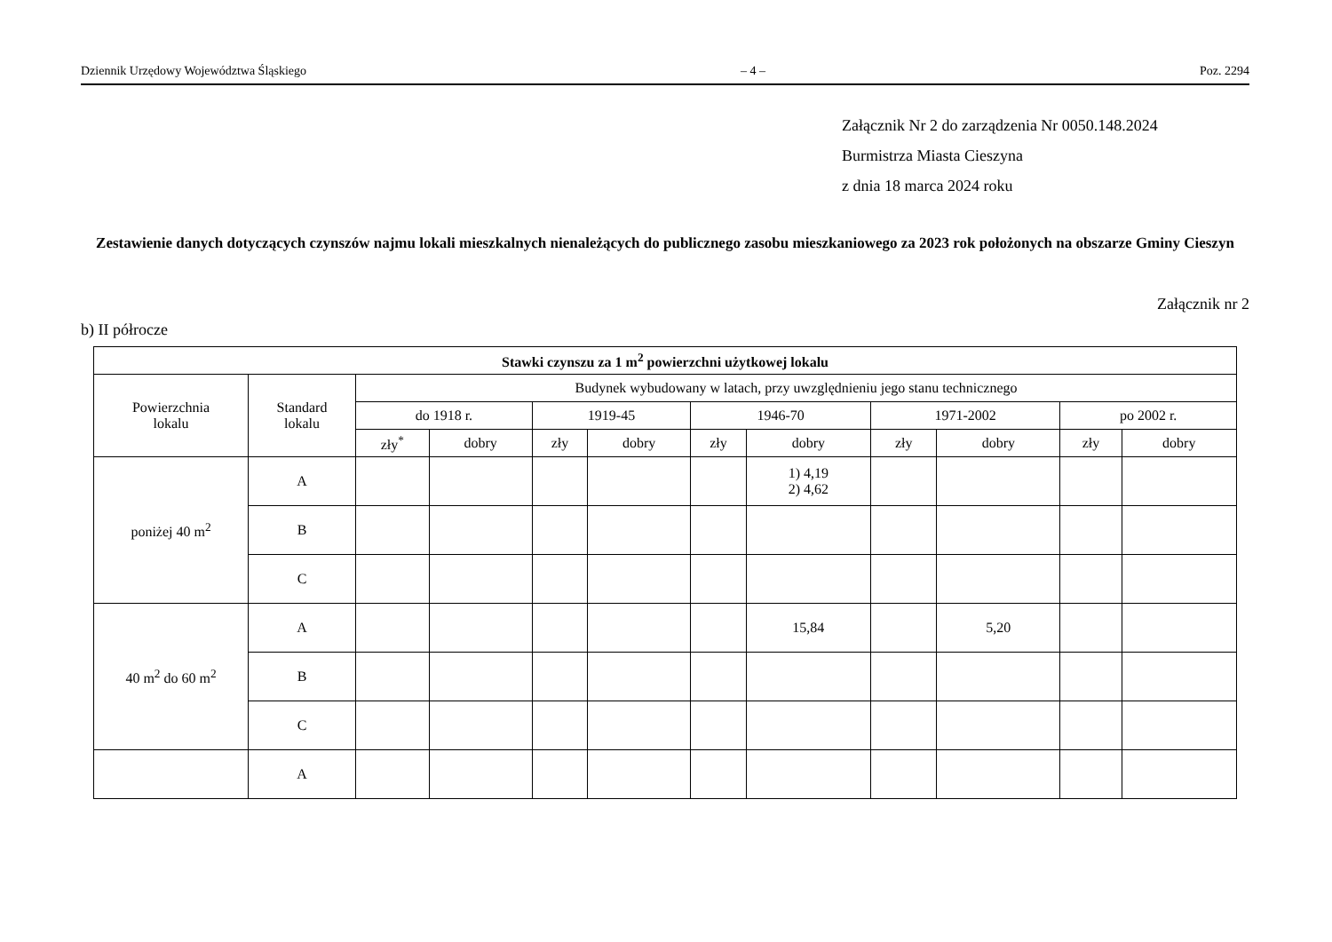Dziennik Urzędowy Województwa Śląskiego – 4 – Poz. 2294
Załącznik Nr 2 do zarządzenia Nr 0050.148.2024
Burmistrza Miasta Cieszyna
z dnia 18 marca 2024 roku
Zestawienie danych dotyczących czynszów najmu lokali mieszkalnych nienależących do publicznego zasobu mieszkaniowego za 2023 rok położonych na obszarze Gminy Cieszyn
Załącznik nr 2
b) II półrocze
| Stawki czynszu za 1 m<sup>2</sup> powierzchni użytkowej lokalu | | | | | | | | | | | |
| --- | --- | --- | --- | --- | --- | --- | --- | --- | --- | --- | --- |
| Powierzchnia lokalu | Standard lokalu | Budynek wybudowany w latach, przy uwzględnieniu jego stanu technicznego | | | | | | | | | |
| | | do 1918 r. | | 1919-45 | | 1946-70 | | 1971-2002 | | po 2002 r. | |
| | | zły<sup>*</sup> | dobry | zły | dobry | zły | dobry | zły | dobry | zły | dobry |
| poniżej 40 m<sup>2</sup> | A | | | | | | 1) 4,19 2) 4,62 | | | | |
| | B | | | | | | | | | | |
| | C | | | | | | | | | | |
| 40 m<sup>2</sup> do 60 m<sup>2</sup> | A | | | | | | 15,84 | | 5,20 | | |
| | B | | | | | | | | | | |
| | C | | | | | | | | | | |
| | A | | | | | | | | | | |